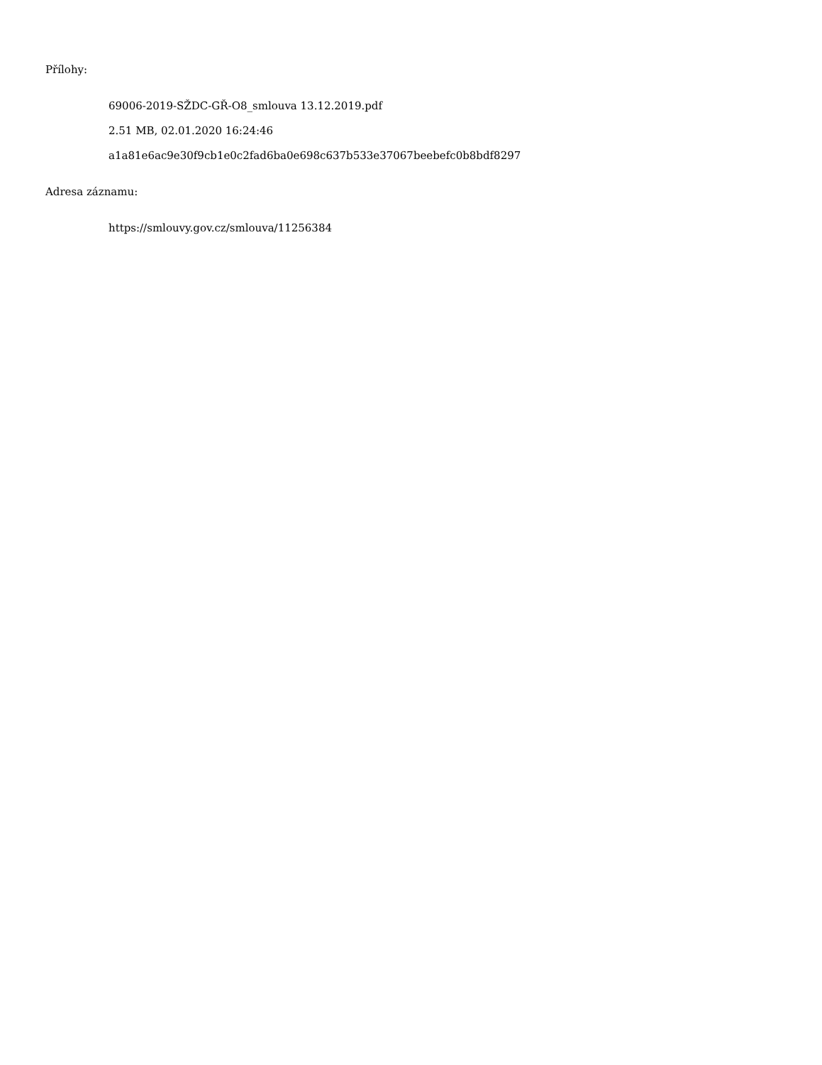Přílohy:
69006-2019-SŽDC-GŘ-O8_smlouva 13.12.2019.pdf
2.51 MB, 02.01.2020 16:24:46
a1a81e6ac9e30f9cb1e0c2fad6ba0e698c637b533e37067beebefc0b8bdf8297
Adresa záznamu:
https://smlouvy.gov.cz/smlouva/11256384